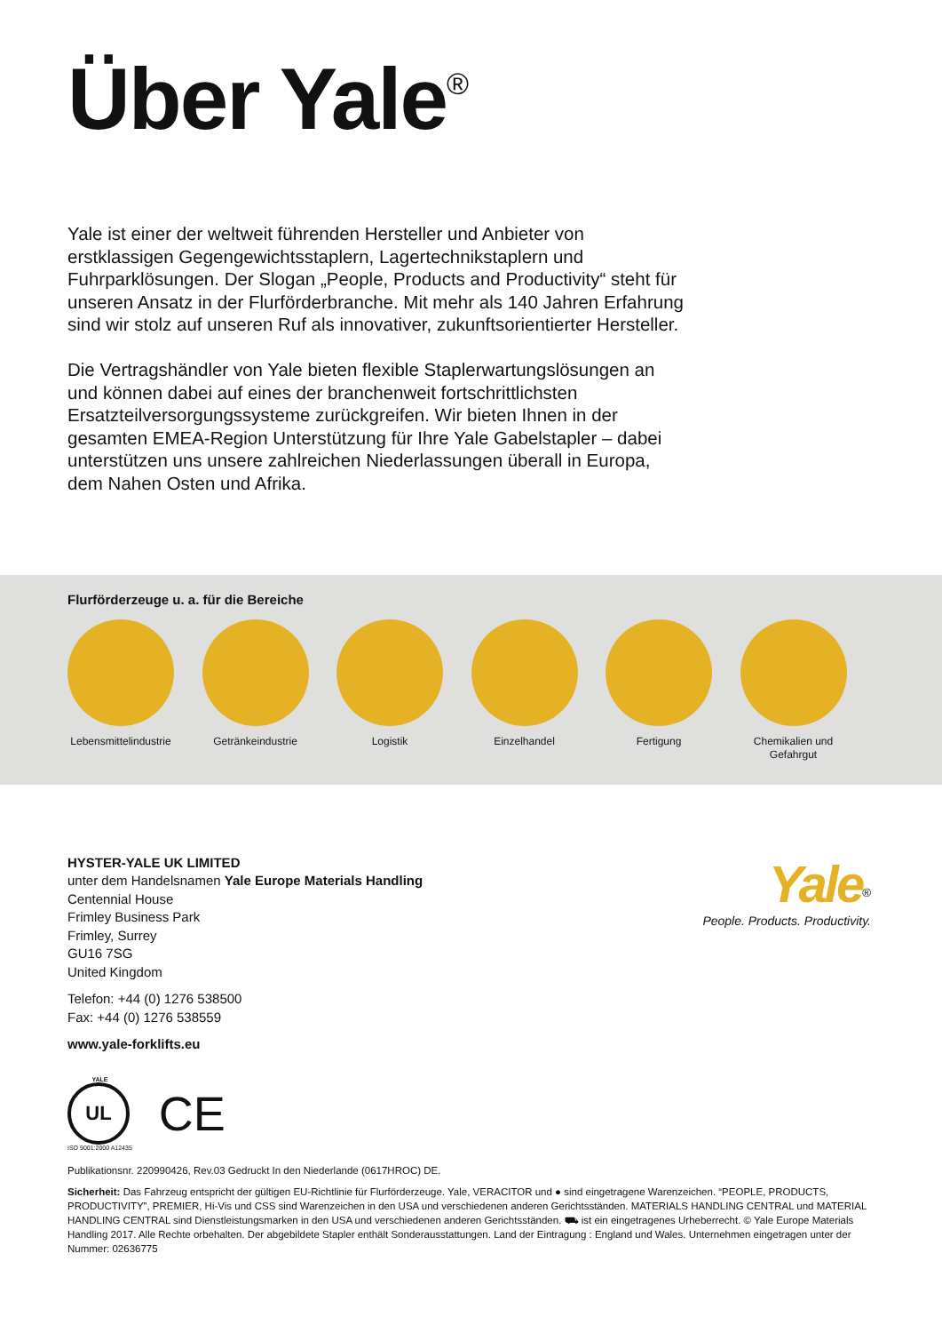Über Yale<sup>®</sup>
Yale ist einer der weltweit führenden Hersteller und Anbieter von erstklassigen Gegengewichtsstaplern, Lagertechnikstaplern und Fuhrparklösungen. Der Slogan „People, Products and Productivity“ steht für unseren Ansatz in der Flurförderbranche. Mit mehr als 140 Jahren Erfahrung sind wir stolz auf unseren Ruf als innovativer, zukunftsorientierter Hersteller.
Die Vertragshändler von Yale bieten flexible Staplerwartungslösungen an und können dabei auf eines der branchenweit fortschrittlichsten Ersatzteilversorgungssysteme zurückgreifen. Wir bieten Ihnen in der gesamten EMEA-Region Unterstützung für Ihre Yale Gabelstapler – dabei unterstützen uns unsere zahlreichen Niederlassungen überall in Europa, dem Nahen Osten und Afrika.
Flurförderzeuge u. a. für die Bereiche
Lebensmittelindustrie Getränkeindustrie Logistik Einzelhandel Fertigung Chemikalien und Gefahrgut
HYSTER-YALE UK LIMITED
unter dem Handelsnamen Yale Europe Materials Handling
Centennial House
Frimley Business Park
Frimley, Surrey
GU16 7SG
United Kingdom
Telefon: +44 (0) 1276 538500
Fax: +44 (0) 1276 538559
www.yale-forklifts.eu
Yale<sup>®</sup>
People. Products. Productivity.
YALE
UL
ISO 9001:2000 A12435
CE
Publikationsnr. 220990426, Rev.03 Gedruckt In den Niederlande (0617HROC) DE.
Sicherheit: Das Fahrzeug entspricht der gültigen EU-Richtlinie für Flurförderzeuge. Yale, VERACITOR und ● sind eingetragene Warenzeichen. “PEOPLE, PRODUCTS, PRODUCTIVITY”, PREMIER, Hi-Vis und CSS sind Warenzeichen in den USA und verschiedenen anderen Gerichtsständen. MATERIALS HANDLING CENTRAL und MATERIAL HANDLING CENTRAL sind Dienstleistungsmarken in den USA und verschiedenen anderen Gerichtsständen. ⛟ ist ein eingetragenes Urheberrecht. © Yale Europe Materials Handling 2017. Alle Rechte orbehalten. Der abgebildete Stapler enthält Sonderausstattungen. Land der Eintragung : England und Wales. Unternehmen eingetragen unter der Nummer: 02636775